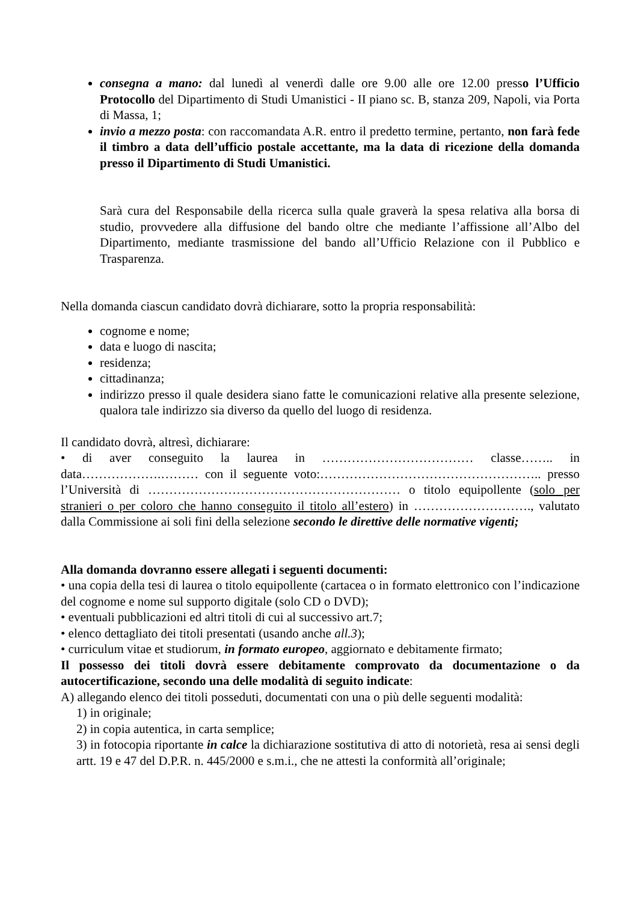consegna a mano: dal lunedì al venerdì dalle ore 9.00 alle ore 12.00 presso l’Ufficio Protocollo del Dipartimento di Studi Umanistici - II piano sc. B, stanza 209, Napoli, via Porta di Massa, 1;
invio a mezzo posta: con raccomandata A.R. entro il predetto termine, pertanto, non farà fede il timbro a data dell’ufficio postale accettante, ma la data di ricezione della domanda presso il Dipartimento di Studi Umanistici.
Sarà cura del Responsabile della ricerca sulla quale graverà la spesa relativa alla borsa di studio, provvedere alla diffusione del bando oltre che mediante l’affissione all’Albo del Dipartimento, mediante trasmissione del bando all’Ufficio Relazione con il Pubblico e Trasparenza.
Nella domanda ciascun candidato dovrà dichiarare, sotto la propria responsabilità:
cognome e nome;
data e luogo di nascita;
residenza;
cittadinanza;
indirizzo presso il quale desidera siano fatte le comunicazioni relative alla presente selezione, qualora tale indirizzo sia diverso da quello del luogo di residenza.
Il candidato dovrà, altresì, dichiarare:
• di aver conseguito la laurea in ……………………………… classe…….. in data……………….……… con il seguente voto:…………………………………………….. presso l’Università di …………………………………………………… o titolo equipollente (solo per stranieri o per coloro che hanno conseguito il titolo all’estero) in ………………………., valutato dalla Commissione ai soli fini della selezione secondo le direttive delle normative vigenti;
Alla domanda dovranno essere allegati i seguenti documenti:
• una copia della tesi di laurea o titolo equipollente (cartacea o in formato elettronico con l’indicazione del cognome e nome sul supporto digitale (solo CD o DVD);
• eventuali pubblicazioni ed altri titoli di cui al successivo art.7;
• elenco dettagliato dei titoli presentati (usando anche all.3);
• curriculum vitae et studiorum, in formato europeo, aggiornato e debitamente firmato;
Il possesso dei titoli dovrà essere debitamente comprovato da documentazione o da autocertificazione, secondo una delle modalità di seguito indicate:
A) allegando elenco dei titoli posseduti, documentati con una o più delle seguenti modalità:
1) in originale;
2) in copia autentica, in carta semplice;
3) in fotocopia riportante in calce la dichiarazione sostitutiva di atto di notorietà, resa ai sensi degli artt. 19 e 47 del D.P.R. n. 445/2000 e s.m.i., che ne attesti la conformità all’originale;